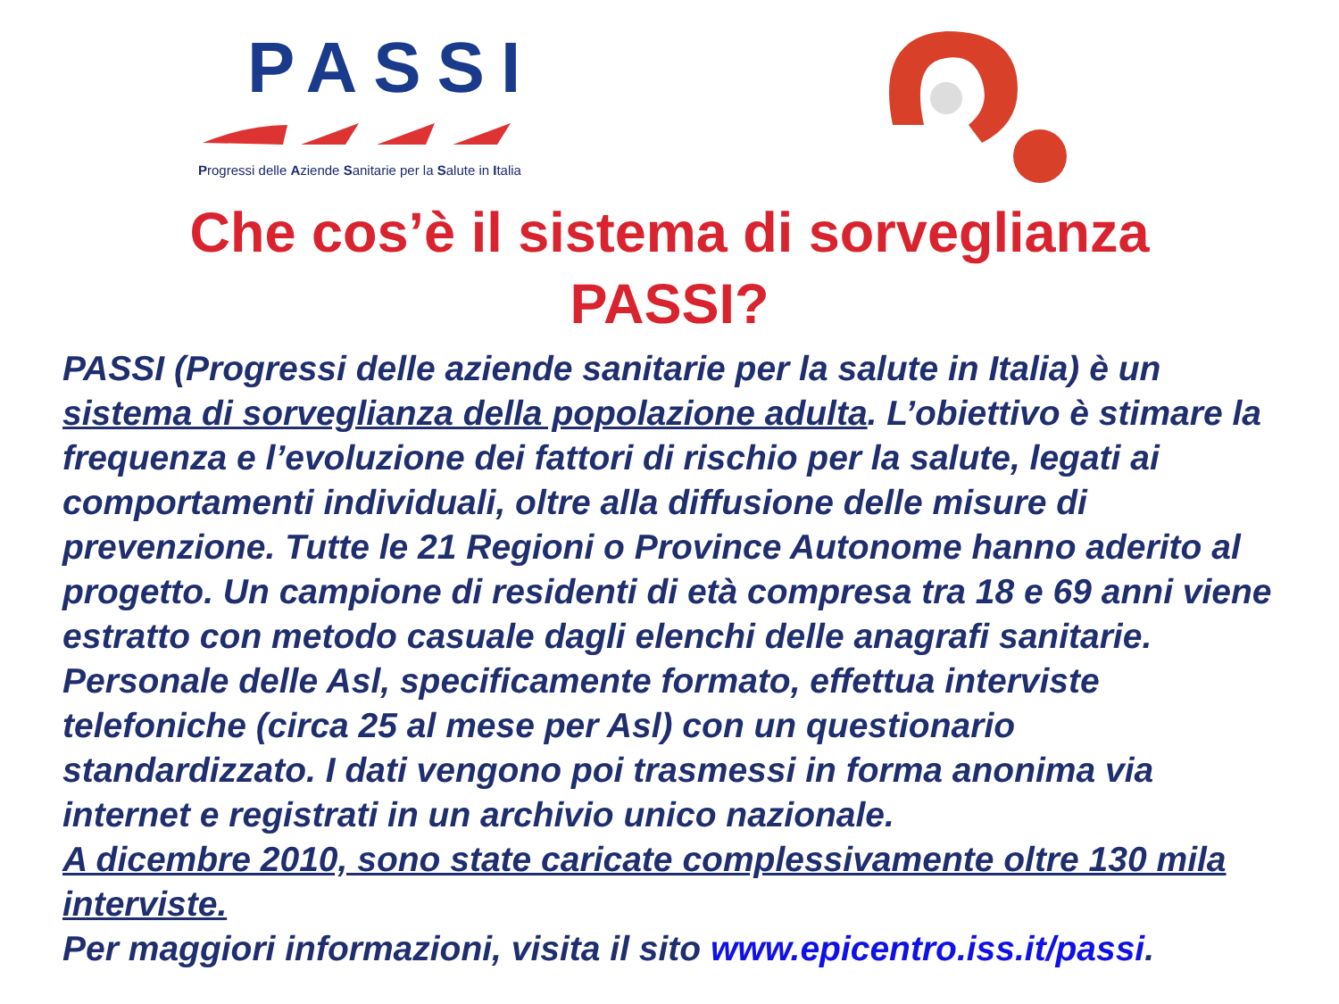PASSI
Progressi delle Aziende Sanitarie per la Salute in Italia
Che cos’è il sistema di sorveglianza
PASSI?
PASSI (Progressi delle aziende sanitarie per la salute in Italia) è un sistema di sorveglianza della popolazione adulta. L’obiettivo è stimare la frequenza e l’evoluzione dei fattori di rischio per la salute, legati ai comportamenti individuali, oltre alla diffusione delle misure di prevenzione. Tutte le 21 Regioni o Province Autonome hanno aderito al progetto. Un campione di residenti di età compresa tra 18 e 69 anni viene estratto con metodo casuale dagli elenchi delle anagrafi sanitarie. Personale delle Asl, specificamente formato, effettua interviste telefoniche (circa 25 al mese per Asl) con un questionario standardizzato. I dati vengono poi trasmessi in forma anonima via internet e registrati in un archivio unico nazionale.
A dicembre 2010, sono state caricate complessivamente oltre 130 mila interviste.
Per maggiori informazioni, visita il sito www.epicentro.iss.it/passi.